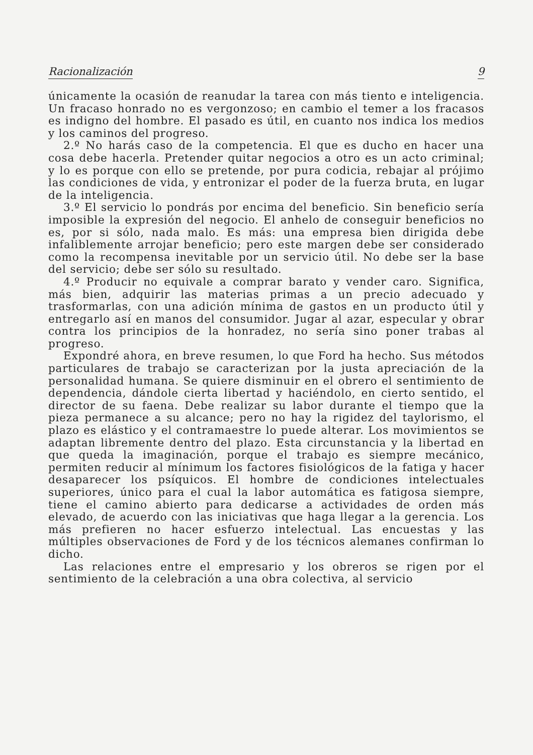Racionalización 9
únicamente la ocasión de reanudar la tarea con más tiento e inteligencia. Un fracaso honrado no es vergonzoso; en cambio el temer a los fracasos es indigno del hombre. El pasado es útil, en cuanto nos indica los medios y los caminos del progreso.
2.º No harás caso de la competencia. El que es ducho en hacer una cosa debe hacerla. Pretender quitar negocios a otro es un acto criminal; y lo es porque con ello se pretende, por pura codicia, rebajar al prójimo las condiciones de vida, y entronizar el poder de la fuerza bruta, en lugar de la inteligencia.
3.º El servicio lo pondrás por encima del beneficio. Sin beneficio sería imposible la expresión del negocio. El anhelo de conseguir beneficios no es, por si sólo, nada malo. Es más: una empresa bien dirigida debe infaliblemente arrojar beneficio; pero este margen debe ser considerado como la recompensa inevitable por un servicio útil. No debe ser la base del servicio; debe ser sólo su resultado.
4.º Producir no equivale a comprar barato y vender caro. Significa, más bien, adquirir las materias primas a un precio adecuado y trasformarlas, con una adición mínima de gastos en un producto útil y entregarlo así en manos del consumidor. Jugar al azar, especular y obrar contra los principios de la honradez, no sería sino poner trabas al progreso.
Expondré ahora, en breve resumen, lo que Ford ha hecho. Sus métodos particulares de trabajo se caracterizan por la justa apreciación de la personalidad humana. Se quiere disminuir en el obrero el sentimiento de dependencia, dándole cierta libertad y haciéndolo, en cierto sentido, el director de su faena. Debe realizar su labor durante el tiempo que la pieza permanece a su alcance; pero no hay la rigidez del taylorismo, el plazo es elástico y el contramaestre lo puede alterar. Los movimientos se adaptan libremente dentro del plazo. Esta circunstancia y la libertad en que queda la imaginación, porque el trabajo es siempre mecánico, permiten reducir al mínimum los factores fisiológicos de la fatiga y hacer desaparecer los psíquicos. El hombre de condiciones intelectuales superiores, único para el cual la labor automática es fatigosa siempre, tiene el camino abierto para dedicarse a actividades de orden más elevado, de acuerdo con las iniciativas que haga llegar a la gerencia. Los más prefieren no hacer esfuerzo intelectual. Las encuestas y las múltiples observaciones de Ford y de los técnicos alemanes confirman lo dicho.
Las relaciones entre el empresario y los obreros se rigen por el sentimiento de la celebración a una obra colectiva, al servicio